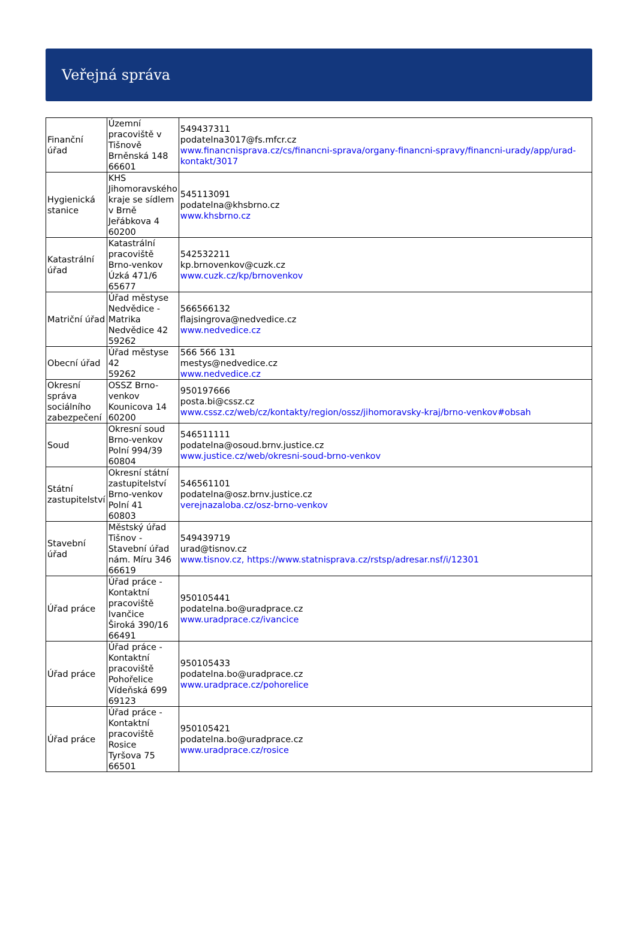Veřejná správa
| Finanční úřad | Územní pracoviště v Tišnově Brněnská 148 66601 | 549437311 podatelna3017@fs.mfcr.cz www.financnisprava.cz/cs/financni-sprava/organy-financni-spravy/financni-urady/app/urad-kontakt/3017 |
| Hygienická stanice | KHS Jihomoravského kraje se sídlem v Brně Jeřábkova 4 60200 | 545113091 podatelna@khsbrno.cz www.khsbrno.cz |
| Katastrální úřad | Katastrální pracoviště Brno-venkov Úzká 471/6 65677 | 542532211 kp.brnovenkov@cuzk.cz www.cuzk.cz/kp/brnovenkov |
| Matriční úřad | Úřad městyse Nedvědice - Matrika Nedvědice 42 59262 | 566566132 flajsingrova@nedvedice.cz www.nedvedice.cz |
| Obecní úřad | Úřad městyse 42 59262 | 566 566 131 mestys@nedvedice.cz www.nedvedice.cz |
| Okresní správa sociálního zabezpečení | OSSZ Brno-venkov Kounicova 14 60200 | 950197666 posta.bi@cssz.cz www.cssz.cz/web/cz/kontakty/region/ossz/jihomoravsky-kraj/brno-venkov#obsah |
| Soud | Okresní soud Brno-venkov Polní 994/39 60804 | 546511111 podatelna@osoud.brnv.justice.cz www.justice.cz/web/okresni-soud-brno-venkov |
| Státní zastupitelství | Okresní státní zastupitelství Brno-venkov Polní 41 60803 | 546561101 podatelna@osz.brnv.justice.cz verejnazaloba.cz/osz-brno-venkov |
| Stavební úřad | Městský úřad Tišnov - Stavební úřad nám. Míru 346 66619 | 549439719 urad@tisnov.cz www.tisnov.cz, https://www.statnisprava.cz/rstsp/adresar.nsf/i/12301 |
| Úřad práce | Úřad práce - Kontaktní pracoviště Ivančice Široká 390/16 66491 | 950105441 podatelna.bo@uradprace.cz www.uradprace.cz/ivancice |
| Úřad práce | Úřad práce - Kontaktní pracoviště Pohořelice Vídeňská 699 69123 | 950105433 podatelna.bo@uradprace.cz www.uradprace.cz/pohorelice |
| Úřad práce | Úřad práce - Kontaktní pracoviště Rosice Tyršova 75 66501 | 950105421 podatelna.bo@uradprace.cz www.uradprace.cz/rosice |